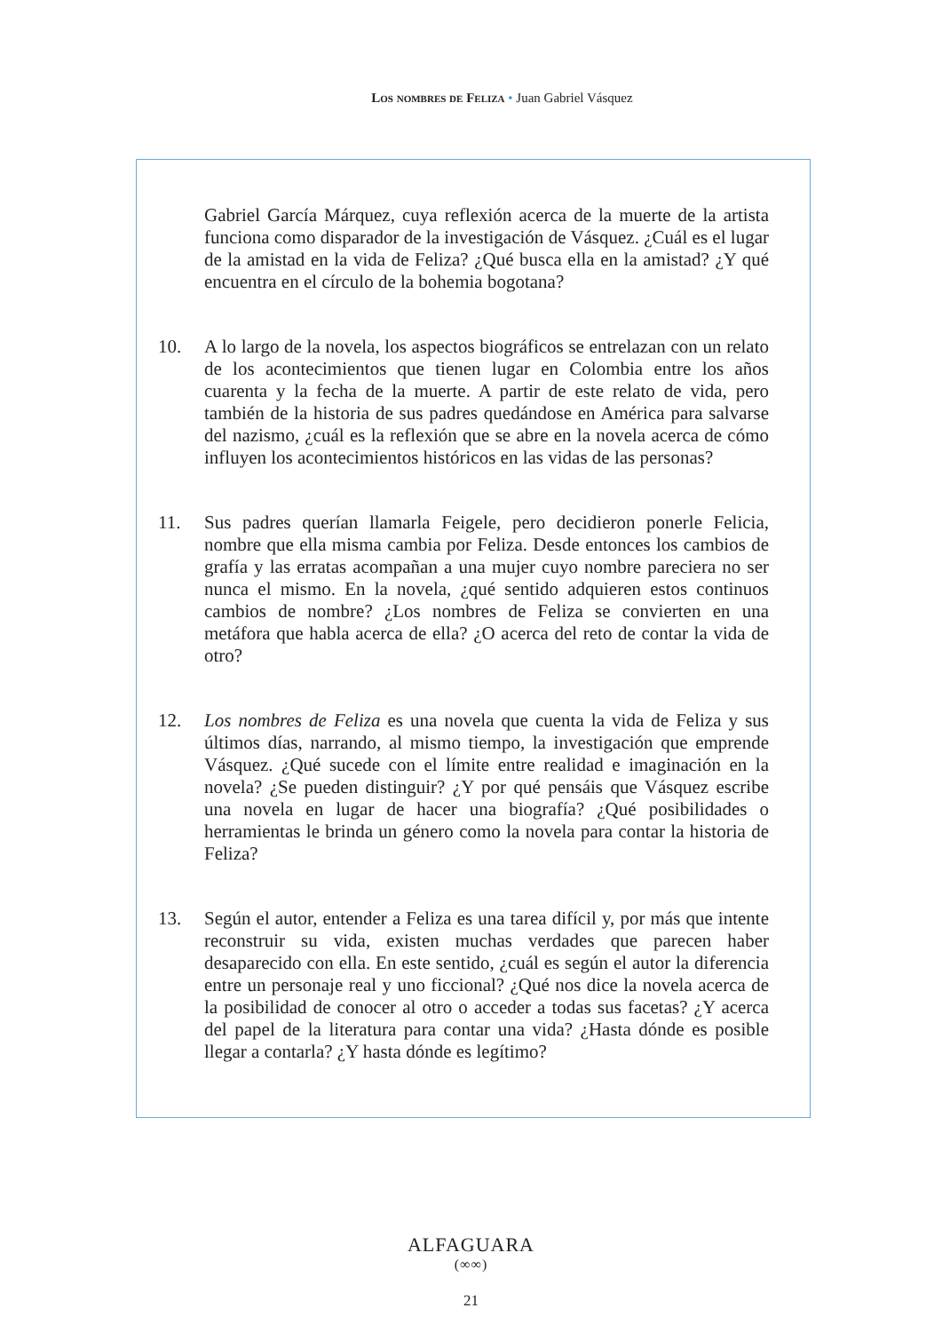Los nombres de Feliza • Juan Gabriel Vásquez
Gabriel García Márquez, cuya reflexión acerca de la muerte de la artista funciona como disparador de la investigación de Vásquez. ¿Cuál es el lugar de la amistad en la vida de Feliza? ¿Qué busca ella en la amistad? ¿Y qué encuentra en el círculo de la bohemia bogotana?
10. A lo largo de la novela, los aspectos biográficos se entrelazan con un relato de los acontecimientos que tienen lugar en Colombia entre los años cuarenta y la fecha de la muerte. A partir de este relato de vida, pero también de la historia de sus padres quedándose en América para salvarse del nazismo, ¿cuál es la reflexión que se abre en la novela acerca de cómo influyen los acontecimientos históricos en las vidas de las personas?
11. Sus padres querían llamarla Feigele, pero decidieron ponerle Felicia, nombre que ella misma cambia por Feliza. Desde entonces los cambios de grafía y las erratas acompañan a una mujer cuyo nombre pareciera no ser nunca el mismo. En la novela, ¿qué sentido adquieren estos continuos cambios de nombre? ¿Los nombres de Feliza se convierten en una metáfora que habla acerca de ella? ¿O acerca del reto de contar la vida de otro?
12. Los nombres de Feliza es una novela que cuenta la vida de Feliza y sus últimos días, narrando, al mismo tiempo, la investigación que emprende Vásquez. ¿Qué sucede con el límite entre realidad e imaginación en la novela? ¿Se pueden distinguir? ¿Y por qué pensáis que Vásquez escribe una novela en lugar de hacer una biografía? ¿Qué posibilidades o herramientas le brinda un género como la novela para contar la historia de Feliza?
13. Según el autor, entender a Feliza es una tarea difícil y, por más que intente reconstruir su vida, existen muchas verdades que parecen haber desaparecido con ella. En este sentido, ¿cuál es según el autor la diferencia entre un personaje real y uno ficcional? ¿Qué nos dice la novela acerca de la posibilidad de conocer al otro o acceder a todas sus facetas? ¿Y acerca del papel de la literatura para contar una vida? ¿Hasta dónde es posible llegar a contarla? ¿Y hasta dónde es legítimo?
ALFAGUARA
(∞∞)
21